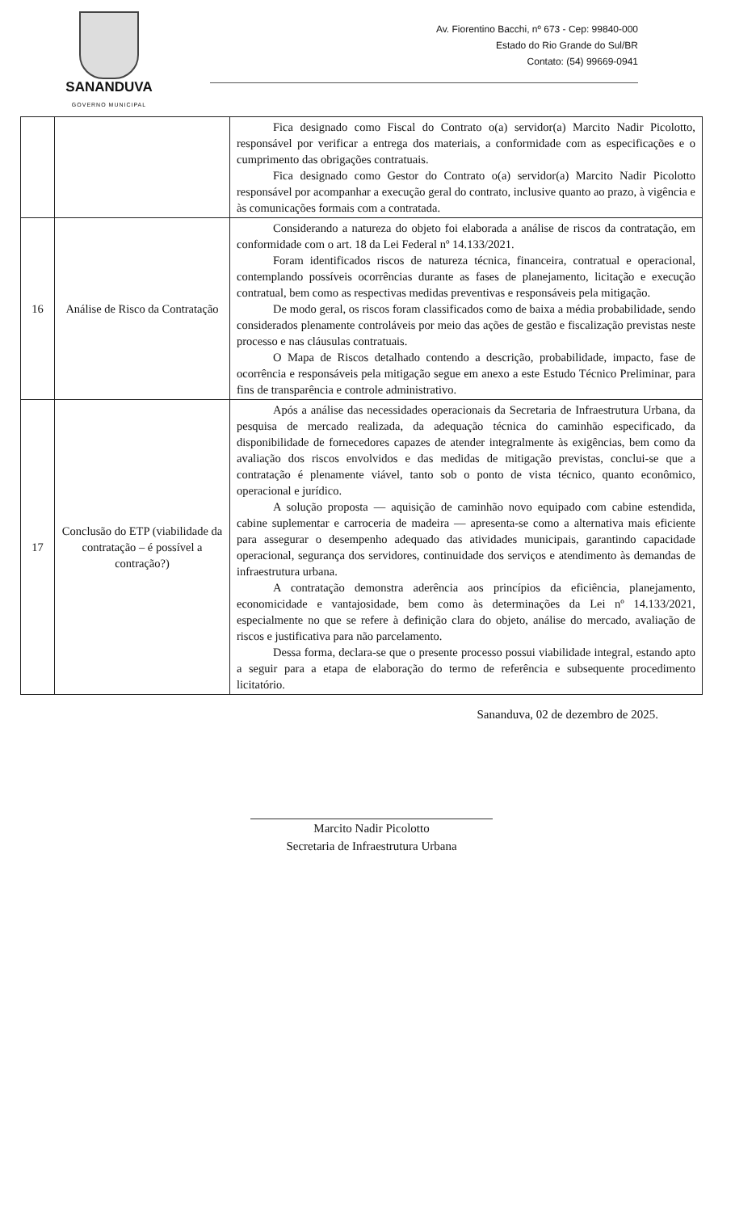SANANDUVA
GOVERNO MUNICIPAL
Av. Fiorentino Bacchi, nº 673 - Cep: 99840-000
Estado do Rio Grande do Sul/BR
Contato: (54) 99669-0941
| | | Fica designado como Fiscal do Contrato o(a) servidor(a) Marcito Nadir Picolotto, responsável por verificar a entrega dos materiais, a conformidade com as especificações e o cumprimento das obrigações contratuais. Fica designado como Gestor do Contrato o(a) servidor(a) Marcito Nadir Picolotto responsável por acompanhar a execução geral do contrato, inclusive quanto ao prazo, à vigência e às comunicações formais com a contratada. |
| 16 | Análise de Risco da Contratação | Considerando a natureza do objeto foi elaborada a análise de riscos da contratação, em conformidade com o art. 18 da Lei Federal nº 14.133/2021. Foram identificados riscos de natureza técnica, financeira, contratual e operacional, contemplando possíveis ocorrências durante as fases de planejamento, licitação e execução contratual, bem como as respectivas medidas preventivas e responsáveis pela mitigação. De modo geral, os riscos foram classificados como de baixa a média probabilidade, sendo considerados plenamente controláveis por meio das ações de gestão e fiscalização previstas neste processo e nas cláusulas contratuais. O Mapa de Riscos detalhado contendo a descrição, probabilidade, impacto, fase de ocorrência e responsáveis pela mitigação segue em anexo a este Estudo Técnico Preliminar, para fins de transparência e controle administrativo. |
| 17 | Conclusão do ETP (viabilidade da contratação – é possível a contração?) | Após a análise das necessidades operacionais da Secretaria de Infraestrutura Urbana, da pesquisa de mercado realizada, da adequação técnica do caminhão especificado, da disponibilidade de fornecedores capazes de atender integralmente às exigências, bem como da avaliação dos riscos envolvidos e das medidas de mitigação previstas, conclui-se que a contratação é plenamente viável, tanto sob o ponto de vista técnico, quanto econômico, operacional e jurídico. A solução proposta — aquisição de caminhão novo equipado com cabine estendida, cabine suplementar e carroceria de madeira — apresenta-se como a alternativa mais eficiente para assegurar o desempenho adequado das atividades municipais, garantindo capacidade operacional, segurança dos servidores, continuidade dos serviços e atendimento às demandas de infraestrutura urbana. A contratação demonstra aderência aos princípios da eficiência, planejamento, economicidade e vantajosidade, bem como às determinações da Lei nº 14.133/2021, especialmente no que se refere à definição clara do objeto, análise do mercado, avaliação de riscos e justificativa para não parcelamento. Dessa forma, declara-se que o presente processo possui viabilidade integral, estando apto a seguir para a etapa de elaboração do termo de referência e subsequente procedimento licitatório. |
Sananduva, 02 de dezembro de 2025.
Marcito Nadir Picolotto
Secretaria de Infraestrutura Urbana